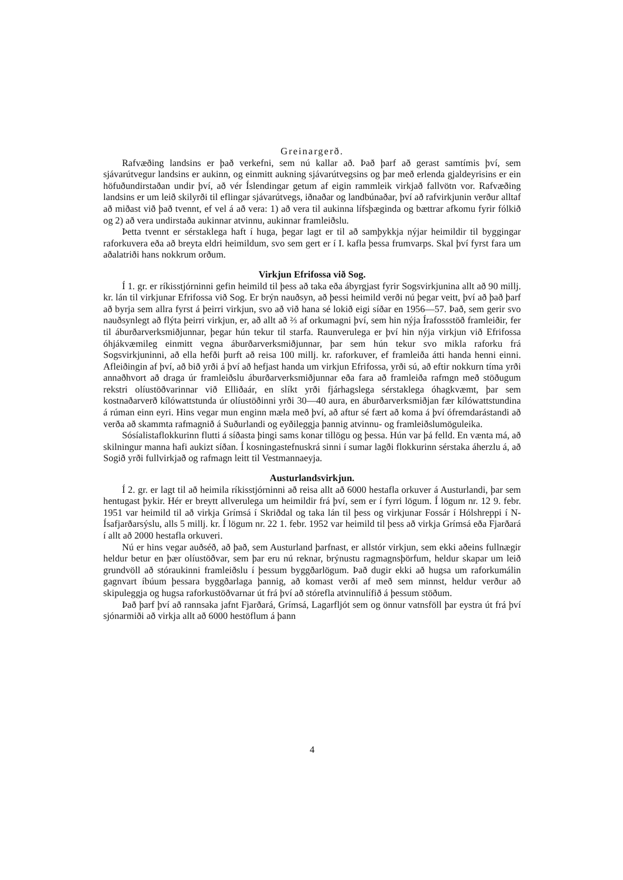Greinargerð.
Rafvæðing landsins er það verkefni, sem nú kallar að. Það þarf að gerast samtímis því, sem sjávarútvegur landsins er aukinn, og einmitt aukning sjávarútvegsins og þar með erlenda gjaldeyrisins er ein höfuðundirstaðan undir því, að vér Íslendingar getum af eigin rammleik virkjað fallvötn vor. Rafvæðing landsins er um leið skilyrði til eflingar sjávarútvegs, iðnaðar og landbúnaðar, því að rafvirkjunin verður alltaf að miðast við það tvennt, ef vel á að vera: 1) að vera til aukinna lífsþæginda og bættrar afkomu fyrir fólkið og 2) að vera undirstaða aukinnar atvinnu, aukinnar framleiðslu.
Þetta tvennt er sérstaklega haft í huga, þegar lagt er til að samþykkja nýjar heimildir til byggingar raforkuvera eða að breyta eldri heimildum, svo sem gert er í I. kafla þessa frumvarps. Skal því fyrst fara um aðalatriði hans nokkrum orðum.
Virkjun Efrifossa við Sog.
Í 1. gr. er ríkisstjórninni gefin heimild til þess að taka eða ábyrgjast fyrir Sogsvirkjunina allt að 90 millj. kr. lán til virkjunar Efrifossa við Sog. Er brýn nauðsyn, að þessi heimild verði nú þegar veitt, því að það þarf að byrja sem allra fyrst á þeirri virkjun, svo að við hana sé lokið eigi síðar en 1956—57. Það, sem gerir svo nauðsynlegt að flýta þeirri virkjun, er, að allt að ⅔ af orkumagni því, sem hin nýja Írafossstöð framleiðir, fer til áburðarverksmiðjunnar, þegar hún tekur til starfa. Raunverulega er því hin nýja virkjun við Efrifossa óhjákvæmileg einmitt vegna áburðarverksmiðjunnar, þar sem hún tekur svo mikla raforku frá Sogsvirkjuninni, að ella hefði þurft að reisa 100 millj. kr. raforkuver, ef framleiða átti handa henni einni. Afleiðingin af því, að bið yrði á því að hefjast handa um virkjun Efrifossa, yrði sú, að eftir nokkurn tíma yrði annaðhvort að draga úr framleiðslu áburðarverksmiðjunnar eða fara að framleiða rafmgn með stöðugum rekstri olíustöðvarinnar við Elliðaár, en slíkt yrði fjárhagslega sérstaklega óhagkvæmt, þar sem kostnaðarverð kílówattstunda úr olíustöðinni yrði 30—40 aura, en áburðarverksmiðjan fær kílówattstundina á rúman einn eyri. Hins vegar mun enginn mæla með því, að aftur sé fært að koma á því ófremdarástandi að verða að skammta rafmagnið á Suðurlandi og eyðileggja þannig atvinnu- og framleiðslumöguleika.
Sósíalistaflokkurinn flutti á síðasta þingi sams konar tillögu og þessa. Hún var þá felld. En vænta má, að skilningur manna hafi aukizt síðan. Í kosningastefnuskrá sinni í sumar lagði flokkurinn sérstaka áherzlu á, að Sogið yrði fullvirkjað og rafmagn leitt til Vestmannaeyja.
Austurlandsvirkjun.
Í 2. gr. er lagt til að heimila ríkisstjórninni að reisa allt að 6000 hestafla orkuver á Austurlandi, þar sem hentugast þykir. Hér er breytt allverulega um heimildir frá því, sem er í fyrri lögum. Í lögum nr. 12 9. febr. 1951 var heimild til að virkja Grímsá í Skriðdal og taka lán til þess og virkjunar Fossár í Hólshreppi í N-Ísafjarðarsýslu, alls 5 millj. kr. Í lögum nr. 22 1. febr. 1952 var heimild til þess að virkja Grímsá eða Fjarðará í allt að 2000 hestafla orkuveri.
Nú er hins vegar auðséð, að það, sem Austurland þarfnast, er allstór virkjun, sem ekki aðeins fullnægir heldur betur en þær olíustöðvar, sem þar eru nú reknar, brýnustu ragmagnsþörfum, heldur skapar um leið grundvöll að stóraukinni framleiðslu í þessum byggðarlögum. Það dugir ekki að hugsa um raforkumálin gagnvart íbúum þessara byggðarlaga þannig, að komast verði af með sem minnst, heldur verður að skipuleggja og hugsa raforkustöðvarnar út frá því að stórefla atvinnulífið á þessum stöðum.
Það þarf því að rannsaka jafnt Fjarðará, Grímsá, Lagarfljót sem og önnur vatnsföll þar eystra út frá því sjónarmiði að virkja allt að 6000 hestöflum á þann
4